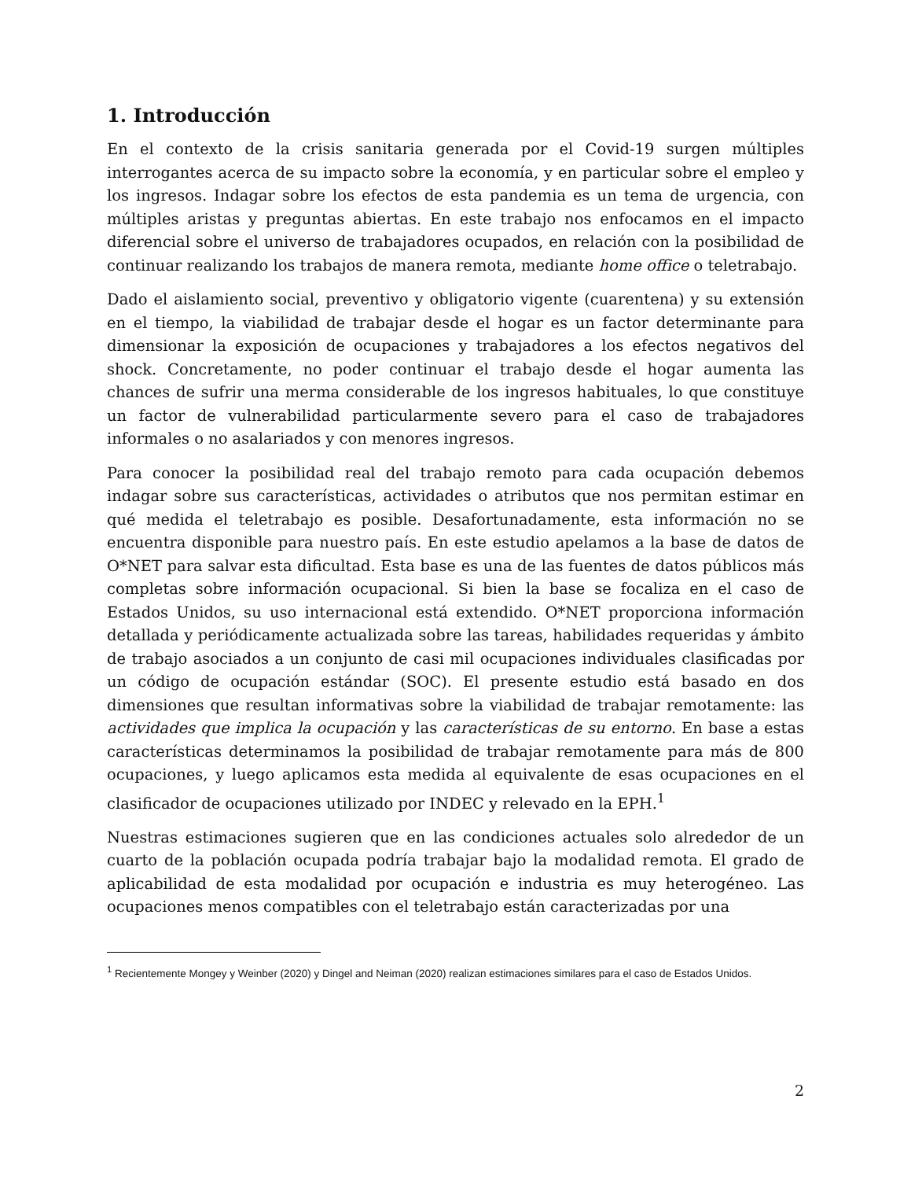1. Introducción
En el contexto de la crisis sanitaria generada por el Covid-19 surgen múltiples interrogantes acerca de su impacto sobre la economía, y en particular sobre el empleo y los ingresos. Indagar sobre los efectos de esta pandemia es un tema de urgencia, con múltiples aristas y preguntas abiertas. En este trabajo nos enfocamos en el impacto diferencial sobre el universo de trabajadores ocupados, en relación con la posibilidad de continuar realizando los trabajos de manera remota, mediante home office o teletrabajo.
Dado el aislamiento social, preventivo y obligatorio vigente (cuarentena) y su extensión en el tiempo, la viabilidad de trabajar desde el hogar es un factor determinante para dimensionar la exposición de ocupaciones y trabajadores a los efectos negativos del shock. Concretamente, no poder continuar el trabajo desde el hogar aumenta las chances de sufrir una merma considerable de los ingresos habituales, lo que constituye un factor de vulnerabilidad particularmente severo para el caso de trabajadores informales o no asalariados y con menores ingresos.
Para conocer la posibilidad real del trabajo remoto para cada ocupación debemos indagar sobre sus características, actividades o atributos que nos permitan estimar en qué medida el teletrabajo es posible. Desafortunadamente, esta información no se encuentra disponible para nuestro país. En este estudio apelamos a la base de datos de O*NET para salvar esta dificultad. Esta base es una de las fuentes de datos públicos más completas sobre información ocupacional. Si bien la base se focaliza en el caso de Estados Unidos, su uso internacional está extendido. O*NET proporciona información detallada y periódicamente actualizada sobre las tareas, habilidades requeridas y ámbito de trabajo asociados a un conjunto de casi mil ocupaciones individuales clasificadas por un código de ocupación estándar (SOC). El presente estudio está basado en dos dimensiones que resultan informativas sobre la viabilidad de trabajar remotamente: las actividades que implica la ocupación y las características de su entorno. En base a estas características determinamos la posibilidad de trabajar remotamente para más de 800 ocupaciones, y luego aplicamos esta medida al equivalente de esas ocupaciones en el clasificador de ocupaciones utilizado por INDEC y relevado en la EPH.<sup>1</sup>
Nuestras estimaciones sugieren que en las condiciones actuales solo alrededor de un cuarto de la población ocupada podría trabajar bajo la modalidad remota. El grado de aplicabilidad de esta modalidad por ocupación e industria es muy heterogéneo. Las ocupaciones menos compatibles con el teletrabajo están caracterizadas por una
<sup>1</sup> Recientemente Mongey y Weinber (2020) y Dingel and Neiman (2020) realizan estimaciones similares para el caso de Estados Unidos.
2